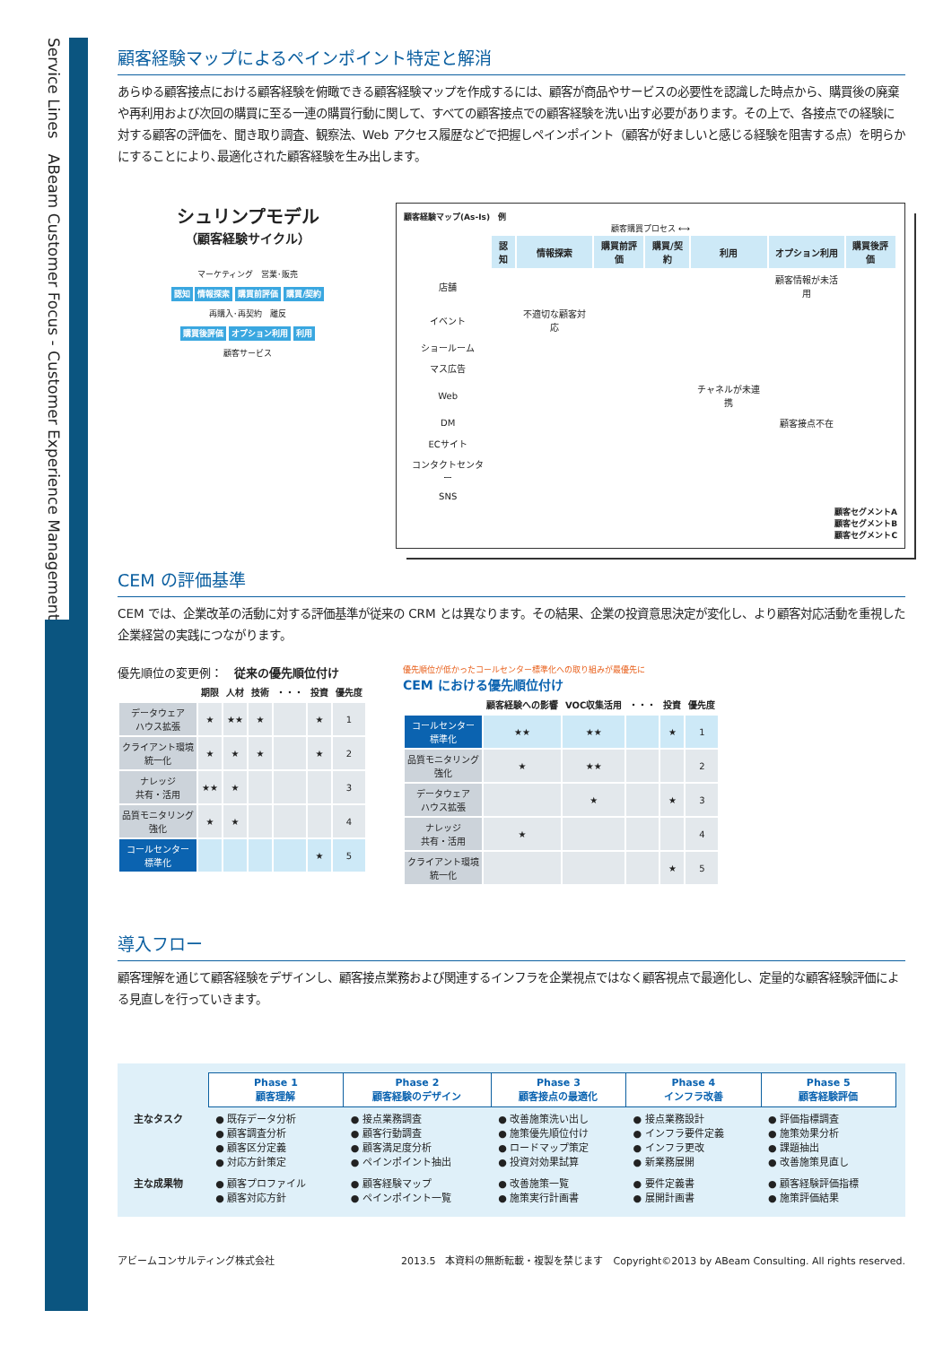Service Lines　ABeam Customer Focus - Customer Experience Management
顧客経験マップによるペインポイント特定と解消
あらゆる顧客接点における顧客経験を俯瞰できる顧客経験マップを作成するには、顧客が商品やサービスの必要性を認識した時点から、購買後の廃棄や再利用および次回の購買に至る一連の購買行動に関して、すべての顧客接点での顧客経験を洗い出す必要があります。その上で、各接点での経験に対する顧客の評価を、聞き取り調査、観察法、Web アクセス履歴などで把握しペインポイント（顧客が好ましいと感じる経験を阻害する点）を明らかにすることにより､最適化された顧客経験を生み出します。
シュリンプモデル
（顧客経験サイクル）
マーケティング　営業･販売
認知 情報探索 購買前評価 購買/契約
再購入･再契約　離反
購買後評価 オプション利用 利用
顧客サービス
顧客経験マップ(As-Is)　例
顧客購買プロセス ⟷
| | 認知 | 情報探索 | 購買前評価 | 購買/契約 | 利用 | オプション利用 | 購買後評価 |
| --- | --- | --- | --- | --- | --- | --- | --- |
| 店舗 | | | | | | 顧客情報が未活用 | |
| イベント | | 不適切な顧客対応 | | | | | |
| ショールーム | | | | | | | |
| マス広告 | | | | | | | |
| Web | | | | | チャネルが未連携 | | |
| DM | | | | | | 顧客接点不在 | |
| ECサイト | | | | | | | |
| コンタクトセンター | | | | | | | |
| SNS | | | | | | | |
顧客セグメントA
顧客セグメントB
顧客セグメントC
CEM の評価基準
CEM では、企業改革の活動に対する評価基準が従来の CRM とは異なります。その結果、企業の投資意思決定が変化し、より顧客対応活動を重視した企業経営の実践につながります。
優先順位の変更例：　従来の優先順位付け
| | 期限 | 人材 | 技術 | ・・・ | 投資 | 優先度 |
| --- | --- | --- | --- | --- | --- | --- |
| データウェア ハウス拡張 | ★ | ★★ | ★ | | ★ | 1 |
| クライアント環境 統一化 | ★ | ★ | ★ | | ★ | 2 |
| ナレッジ 共有・活用 | ★★ | ★ | | | | 3 |
| 品質モニタリング 強化 | ★ | ★ | | | | 4 |
| コールセンター 標準化 | | | | | ★ | 5 |
優先順位が低かったコールセンター標準化への取り組みが最優先に
CEM における優先順位付け
| | 顧客経験への影響 | VOC収集活用 | ・・・ | 投資 | 優先度 |
| --- | --- | --- | --- | --- | --- |
| コールセンター 標準化 | ★★ | ★★ | | ★ | 1 |
| 品質モニタリング 強化 | ★ | ★★ | | | 2 |
| データウェア ハウス拡張 | | ★ | | ★ | 3 |
| ナレッジ 共有・活用 | ★ | | | | 4 |
| クライアント環境 統一化 | | | | ★ | 5 |
導入フロー
顧客理解を通じて顧客経験をデザインし、顧客接点業務および関連するインフラを企業視点ではなく顧客視点で最適化し、定量的な顧客経験評価による見直しを行っていきます。
| | Phase 1 顧客理解 | Phase 2 顧客経験のデザイン | Phase 3 顧客接点の最適化 | Phase 4 インフラ改善 | Phase 5 顧客経験評価 |
| 主なタスク | ● 既存データ分析 ● 顧客調査分析 ● 顧客区分定義 ● 対応方針策定 | ● 接点業務調査 ● 顧客行動調査 ● 顧客満足度分析 ● ペインポイント抽出 | ● 改善施策洗い出し ● 施策優先順位付け ● ロードマップ策定 ● 投資対効果試算 | ● 接点業務設計 ● インフラ要件定義 ● インフラ更改 ● 新業務展開 | ● 評価指標調査 ● 施策効果分析 ● 課題抽出 ● 改善施策見直し |
| 主な成果物 | ● 顧客プロファイル ● 顧客対応方針 | ● 顧客経験マップ ● ペインポイント一覧 | ● 改善施策一覧 ● 施策実行計画書 | ● 要件定義書 ● 展開計画書 | ● 顧客経験評価指標 ● 施策評価結果 |
アビームコンサルティング株式会社 2013.5　本資料の無断転載・複製を禁じます　Copyright©2013 by ABeam Consulting. All rights reserved.